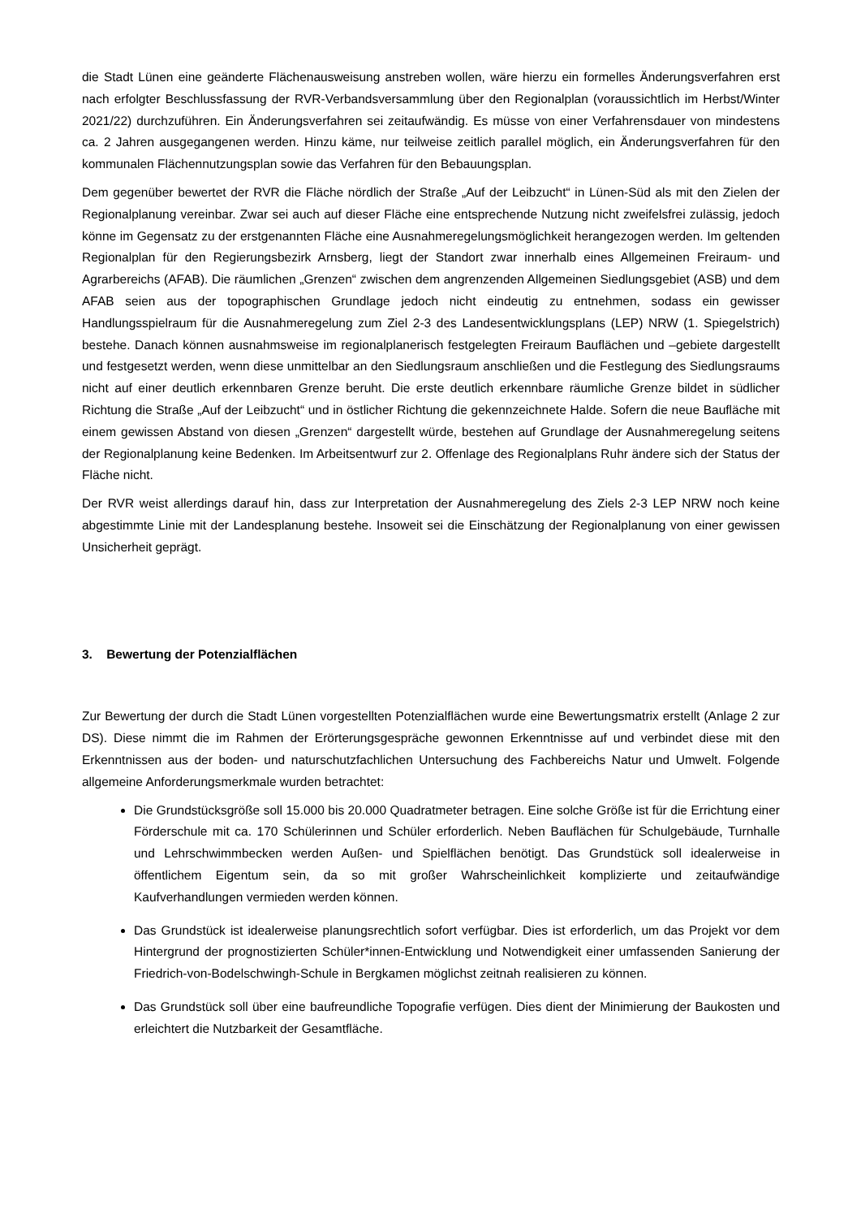die Stadt Lünen eine geänderte Flächenausweisung anstreben wollen, wäre hierzu ein formelles Änderungsverfahren erst nach erfolgter Beschlussfassung der RVR-Verbandsversammlung über den Regionalplan (voraussichtlich im Herbst/Winter 2021/22) durchzuführen. Ein Änderungsverfahren sei zeitaufwändig. Es müsse von einer Verfahrensdauer von mindestens ca. 2 Jahren ausgegangenen werden. Hinzu käme, nur teilweise zeitlich parallel möglich, ein Änderungsverfahren für den kommunalen Flächennutzungsplan sowie das Verfahren für den Bebauungsplan.
Dem gegenüber bewertet der RVR die Fläche nördlich der Straße „Auf der Leibzucht“ in Lünen-Süd als mit den Zielen der Regionalplanung vereinbar. Zwar sei auch auf dieser Fläche eine entsprechende Nutzung nicht zweifelsfrei zulässig, jedoch könne im Gegensatz zu der erstgenannten Fläche eine Ausnahmeregelungsmöglichkeit herangezogen werden. Im geltenden Regionalplan für den Regierungsbezirk Arnsberg, liegt der Standort zwar innerhalb eines Allgemeinen Freiraum- und Agrarbereichs (AFAB). Die räumlichen „Grenzen“ zwischen dem angrenzenden Allgemeinen Siedlungsgebiet (ASB) und dem AFAB seien aus der topographischen Grundlage jedoch nicht eindeutig zu entnehmen, sodass ein gewisser Handlungsspielraum für die Ausnahmeregelung zum Ziel 2-3 des Landesentwicklungsplans (LEP) NRW (1. Spiegelstrich) bestehe. Danach können ausnahmsweise im regionalplanerisch festgelegten Freiraum Bauflächen und –gebiete dargestellt und festgesetzt werden, wenn diese unmittelbar an den Siedlungsraum anschließen und die Festlegung des Siedlungsraums nicht auf einer deutlich erkennbaren Grenze beruht. Die erste deutlich erkennbare räumliche Grenze bildet in südlicher Richtung die Straße „Auf der Leibzucht“ und in östlicher Richtung die gekennzeichnete Halde. Sofern die neue Baufläche mit einem gewissen Abstand von diesen „Grenzen“ dargestellt würde, bestehen auf Grundlage der Ausnahmeregelung seitens der Regionalplanung keine Bedenken. Im Arbeitsentwurf zur 2. Offenlage des Regionalplans Ruhr ändere sich der Status der Fläche nicht.
Der RVR weist allerdings darauf hin, dass zur Interpretation der Ausnahmeregelung des Ziels 2-3 LEP NRW noch keine abgestimmte Linie mit der Landesplanung bestehe. Insoweit sei die Einschätzung der Regionalplanung von einer gewissen Unsicherheit geprägt.
3. Bewertung der Potenzialflächen
Zur Bewertung der durch die Stadt Lünen vorgestellten Potenzialflächen wurde eine Bewertungsmatrix erstellt (Anlage 2 zur DS). Diese nimmt die im Rahmen der Erörterungsgespräche gewonnen Erkenntnisse auf und verbindet diese mit den Erkenntnissen aus der boden- und naturschutzfachlichen Untersuchung des Fachbereichs Natur und Umwelt. Folgende allgemeine Anforderungsmerkmale wurden betrachtet:
Die Grundstücksgröße soll 15.000 bis 20.000 Quadratmeter betragen. Eine solche Größe ist für die Errichtung einer Förderschule mit ca. 170 Schülerinnen und Schüler erforderlich. Neben Bauflächen für Schulgebäude, Turnhalle und Lehrschwimmbecken werden Außen- und Spielflächen benötigt. Das Grundstück soll idealerweise in öffentlichem Eigentum sein, da so mit großer Wahrscheinlichkeit komplizierte und zeitaufwändige Kaufverhandlungen vermieden werden können.
Das Grundstück ist idealerweise planungsrechtlich sofort verfügbar. Dies ist erforderlich, um das Projekt vor dem Hintergrund der prognostizierten Schüler*innen-Entwicklung und Notwendigkeit einer umfassenden Sanierung der Friedrich-von-Bodelschwingh-Schule in Bergkamen möglichst zeitnah realisieren zu können.
Das Grundstück soll über eine baufreundliche Topografie verfügen. Dies dient der Minimierung der Baukosten und erleichtert die Nutzbarkeit der Gesamtfläche.